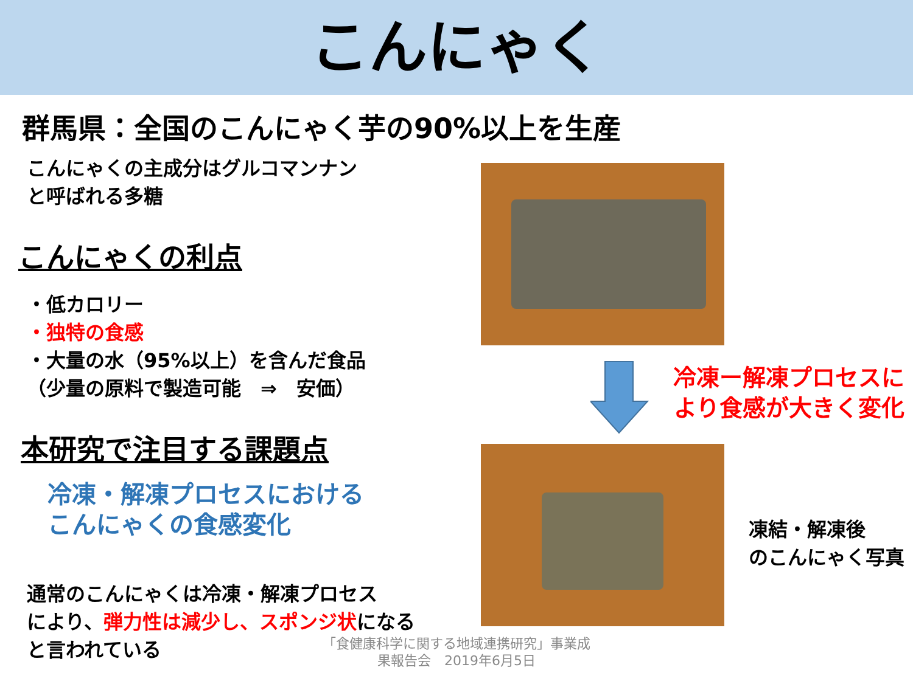こんにゃく
群馬県：全国のこんにゃく芋の90%以上を生産
こんにゃくの主成分はグルコマンナン
と呼ばれる多糖
こんにゃくの利点
・低カロリー
・独特の食感
・大量の水（95%以上）を含んだ食品
（少量の原料で製造可能　⇒　安価）
本研究で注目する課題点
冷凍・解凍プロセスにおける
こんにゃくの食感変化
通常のこんにゃくは冷凍・解凍プロセス
により、弾力性は減少し、スポンジ状になる
と言われている
冷凍ー解凍プロセスに
より食感が大きく変化
凍結・解凍後
のこんにゃく写真
「食健康科学に関する地域連携研究」事業成
果報告会　2019年6月5日